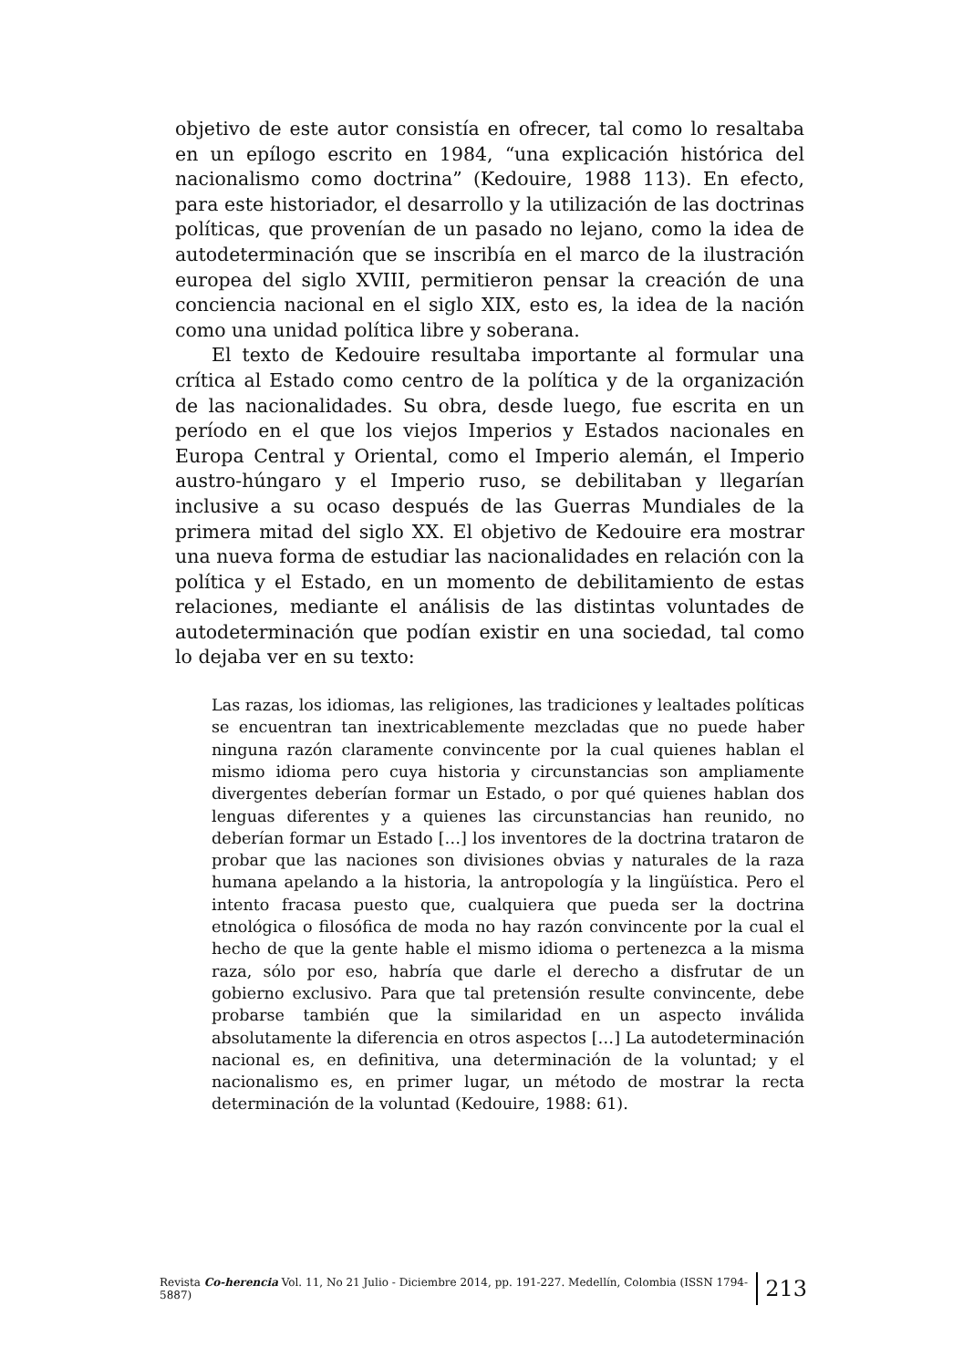objetivo de este autor consistía en ofrecer, tal como lo resaltaba en un epílogo escrito en 1984, “una explicación histórica del nacionalismo como doctrina” (Kedouire, 1988 113). En efecto, para este historiador, el desarrollo y la utilización de las doctrinas políticas, que provenían de un pasado no lejano, como la idea de autodeterminación que se inscribía en el marco de la ilustración europea del siglo XVIII, permitieron pensar la creación de una conciencia nacional en el siglo XIX, esto es, la idea de la nación como una unidad política libre y soberana.
El texto de Kedouire resultaba importante al formular una crítica al Estado como centro de la política y de la organización de las nacionalidades. Su obra, desde luego, fue escrita en un período en el que los viejos Imperios y Estados nacionales en Europa Central y Oriental, como el Imperio alemán, el Imperio austro-húngaro y el Imperio ruso, se debilitaban y llegarían inclusive a su ocaso después de las Guerras Mundiales de la primera mitad del siglo XX. El objetivo de Kedouire era mostrar una nueva forma de estudiar las nacionalidades en relación con la política y el Estado, en un momento de debilitamiento de estas relaciones, mediante el análisis de las distintas voluntades de autodeterminación que podían existir en una sociedad, tal como lo dejaba ver en su texto:
Las razas, los idiomas, las religiones, las tradiciones y lealtades políticas se encuentran tan inextricablemente mezcladas que no puede haber ninguna razón claramente convincente por la cual quienes hablan el mismo idioma pero cuya historia y circunstancias son ampliamente divergentes deberían formar un Estado, o por qué quienes hablan dos lenguas diferentes y a quienes las circunstancias han reunido, no deberían formar un Estado […] los inventores de la doctrina trataron de probar que las naciones son divisiones obvias y naturales de la raza humana apelando a la historia, la antropología y la lingüística. Pero el intento fracasa puesto que, cualquiera que pueda ser la doctrina etnológica o filosófica de moda no hay razón convincente por la cual el hecho de que la gente hable el mismo idioma o pertenezca a la misma raza, sólo por eso, habría que darle el derecho a disfrutar de un gobierno exclusivo. Para que tal pretensión resulte convincente, debe probarse también que la similaridad en un aspecto inválida absolutamente la diferencia en otros aspectos […] La autodeterminación nacional es, en definitiva, una determinación de la voluntad; y el nacionalismo es, en primer lugar, un método de mostrar la recta determinación de la voluntad (Kedouire, 1988: 61).
Revista Co-herencia Vol. 11, No 21 Julio - Diciembre 2014, pp. 191-227. Medellín, Colombia (ISSN 1794-5887) 213